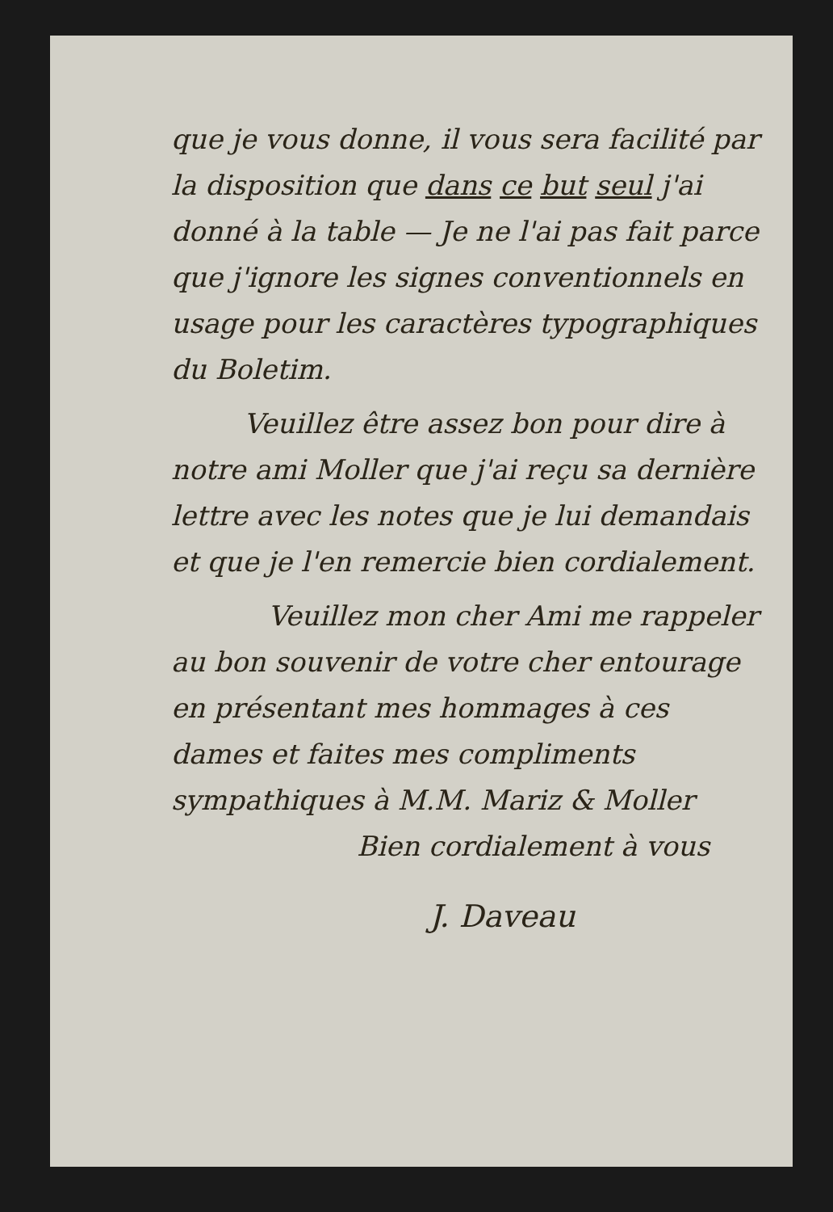que je vous donne, il vous sera facilité par la disposition que dans ce but seul j'ai donné à la table — Je ne l'ai pas fait parce que j'ignore les signes conventionnels en usage pour les caractères typographiques du Boletim.
Veuillez être assez bon pour dire à notre ami Moller que j'ai reçu sa dernière lettre avec les notes que je lui demandais et que je l'en remercie bien cordialement.
Veuillez mon cher Ami me rappeler au bon souvenir de votre cher entourage en présentant mes hommages à ces dames et faites mes compliments sympathiques à M.M. Mariz & Moller
Bien cordialement à vous
J. Daveau